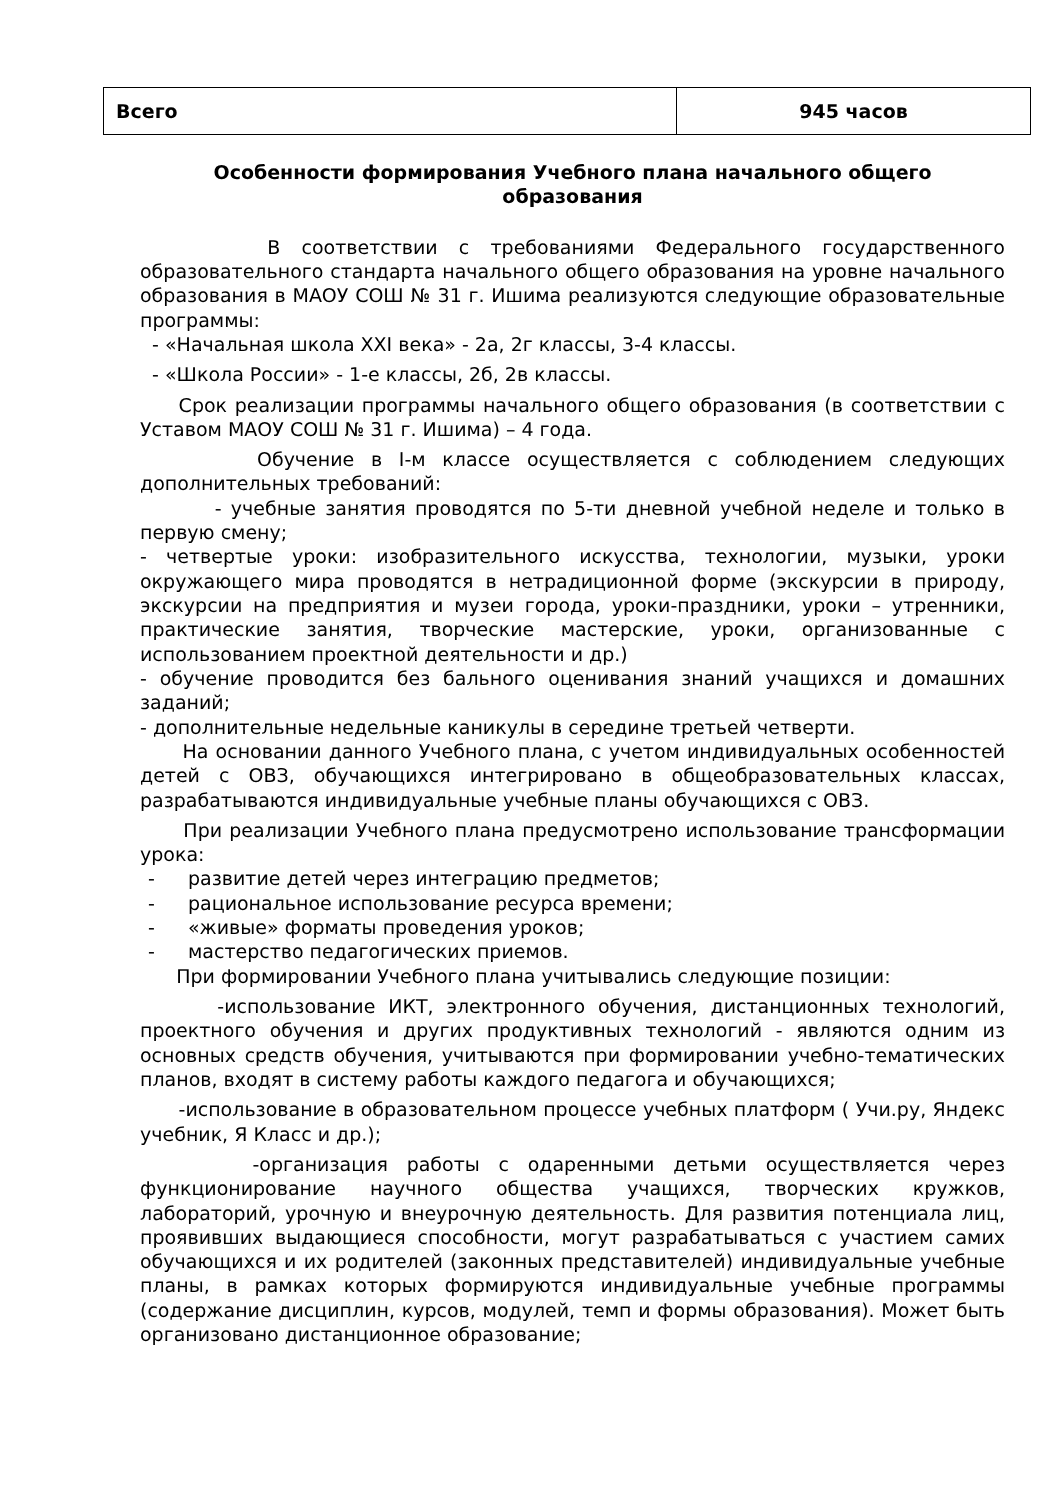| Всего | 945 часов |
Особенности формирования Учебного плана начального общего образования
В соответствии с требованиями Федерального государственного образовательного стандарта начального общего образования на уровне начального образования в МАОУ СОШ № 31 г. Ишима реализуются следующие образовательные программы:
- «Начальная школа XXI века» - 2а, 2г классы, 3-4 классы.
- «Школа России» - 1-е классы, 2б, 2в классы.
Срок реализации программы начального общего образования (в соответствии с Уставом МАОУ СОШ № 31 г. Ишима) – 4 года.
Обучение в I-м классе осуществляется с соблюдением следующих дополнительных требований:
- учебные занятия проводятся по 5-ти дневной учебной неделе и только в первую смену;
- четвертые уроки: изобразительного искусства, технологии, музыки, уроки окружающего мира проводятся в нетрадиционной форме (экскурсии в природу, экскурсии на предприятия и музеи города, уроки-праздники, уроки – утренники, практические занятия, творческие мастерские, уроки, организованные с использованием проектной деятельности и др.)
- обучение проводится без бального оценивания знаний учащихся и домашних заданий;
- дополнительные недельные каникулы в середине третьей четверти.
На основании данного Учебного плана, с учетом индивидуальных особенностей детей с ОВЗ, обучающихся интегрировано в общеобразовательных классах, разрабатываются индивидуальные учебные планы обучающихся с ОВЗ.
При реализации Учебного плана предусмотрено использование трансформации урока:
- развитие детей через интеграцию предметов;
- рациональное использование ресурса времени;
- «живые» форматы проведения уроков;
- мастерство педагогических приемов.
При формировании Учебного плана учитывались следующие позиции:
-использование ИКТ, электронного обучения, дистанционных технологий, проектного обучения и других продуктивных технологий - являются одним из основных средств обучения, учитываются при формировании учебно-тематических планов, входят в систему работы каждого педагога и обучающихся;
-использование в образовательном процессе учебных платформ ( Учи.ру, Яндекс учебник, Я Класс и др.);
-организация работы с одаренными детьми осуществляется через функционирование научного общества учащихся, творческих кружков, лабораторий, урочную и внеурочную деятельность. Для развития потенциала лиц, проявивших выдающиеся способности, могут разрабатываться с участием самих обучающихся и их родителей (законных представителей) индивидуальные учебные планы, в рамках которых формируются индивидуальные учебные программы (содержание дисциплин, курсов, модулей, темп и формы образования). Может быть организовано дистанционное образование;